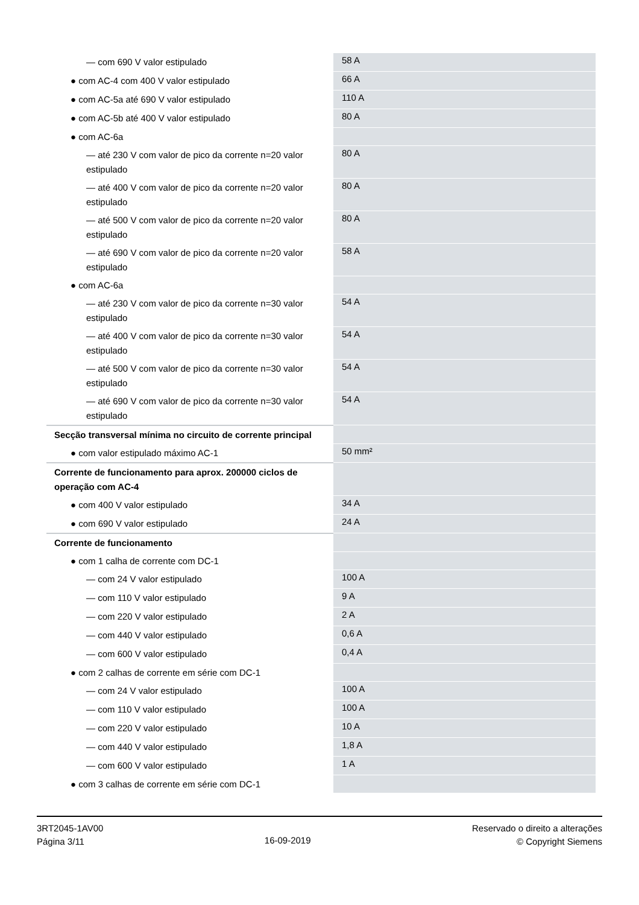| — com 690 V valor estipulado | 58 A |
| ● com AC-4 com 400 V valor estipulado | 66 A |
| ● com AC-5a até 690 V valor estipulado | 110 A |
| ● com AC-5b até 400 V valor estipulado | 80 A |
| ● com AC-6a | |
| — até 230 V com valor de pico da corrente n=20 valor estipulado | 80 A |
| — até 400 V com valor de pico da corrente n=20 valor estipulado | 80 A |
| — até 500 V com valor de pico da corrente n=20 valor estipulado | 80 A |
| — até 690 V com valor de pico da corrente n=20 valor estipulado | 58 A |
| ● com AC-6a | |
| — até 230 V com valor de pico da corrente n=30 valor estipulado | 54 A |
| — até 400 V com valor de pico da corrente n=30 valor estipulado | 54 A |
| — até 500 V com valor de pico da corrente n=30 valor estipulado | 54 A |
| — até 690 V com valor de pico da corrente n=30 valor estipulado | 54 A |
| Secção transversal mínima no circuito de corrente principal | |
| ● com valor estipulado máximo AC-1 | 50 mm² |
| Corrente de funcionamento para aprox. 200000 ciclos de operação com AC-4 | |
| ● com 400 V valor estipulado | 34 A |
| ● com 690 V valor estipulado | 24 A |
| Corrente de funcionamento | |
| ● com 1 calha de corrente com DC-1 | |
| — com 24 V valor estipulado | 100 A |
| — com 110 V valor estipulado | 9 A |
| — com 220 V valor estipulado | 2 A |
| — com 440 V valor estipulado | 0,6 A |
| — com 600 V valor estipulado | 0,4 A |
| ● com 2 calhas de corrente em série com DC-1 | |
| — com 24 V valor estipulado | 100 A |
| — com 110 V valor estipulado | 100 A |
| — com 220 V valor estipulado | 10 A |
| — com 440 V valor estipulado | 1,8 A |
| — com 600 V valor estipulado | 1 A |
| ● com 3 calhas de corrente em série com DC-1 | |
3RT2045-1AV00
Página 3/11
16-09-2019
Reservado o direito a alterações
© Copyright Siemens